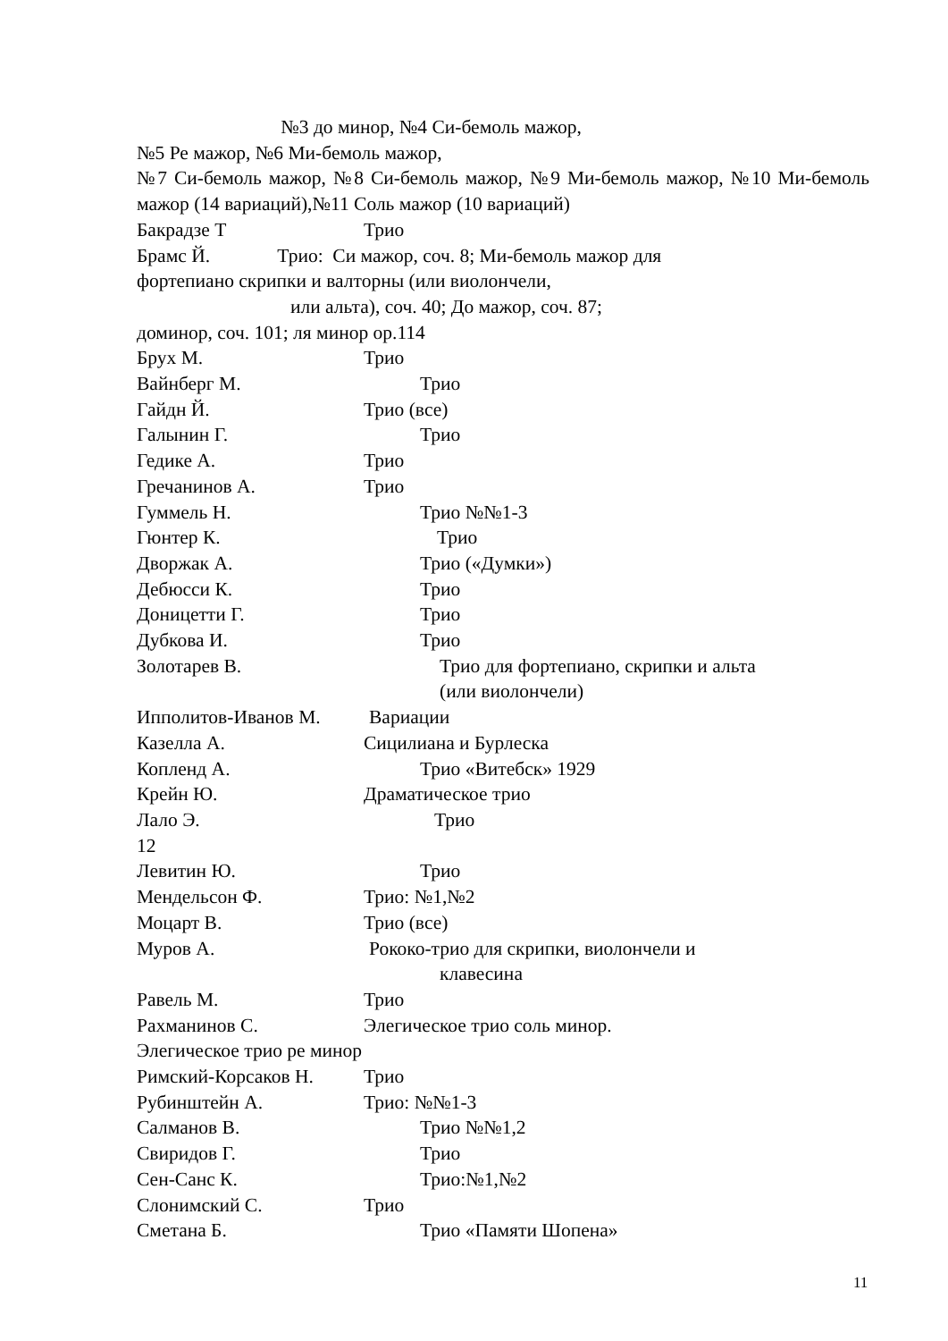№3 до минор, №4 Си-бемоль мажор,
№5 Ре мажор, №6 Ми-бемоль мажор,
№7 Си-бемоль мажор, №8 Си-бемоль мажор, №9 Ми-бемоль мажор, №10 Ми-бемоль мажор (14 вариаций),№11 Соль мажор (10 вариаций)
Бакрадзе Т Трио
Брамс Й. Трио: Си мажор, соч. 8; Ми-бемоль мажор для
фортепиано скрипки и валторны (или виолончели,
или альта), соч. 40; До мажор, соч. 87;
доминор, соч. 101; ля минор ор.114
Брух М. Трио
Вайнберг М. Трио
Гайдн Й. Трио (все)
Галынин Г. Трио
Гедике А. Трио
Гречанинов А. Трио
Гуммель Н. Трио №№1-3
Гюнтер К. Трио
Дворжак А. Трио («Думки»)
Дебюсси К. Трио
Доницетти Г. Трио
Дубкова И. Трио
Золотарев В. Трио для фортепиано, скрипки и альта
(или виолончели)
Ипполитов-Иванов М. Вариации
Казелла А. Сицилиана и Бурлеска
Копленд А. Трио «Витебск» 1929
Крейн Ю. Драматическое трио
Лало Э. Трио
12
Левитин Ю. Трио
Мендельсон Ф. Трио: №1,№2
Моцарт В. Трио (все)
Муров А. Рококо-трио для скрипки, виолончели и
клавесина
Равель М. Трио
Рахманинов С. Элегическое трио соль минор.
Элегическое трио ре минор
Римский-Корсаков Н. Трио
Рубинштейн А. Трио: №№1-3
Салманов В. Трио №№1,2
Свиридов Г. Трио
Сен-Санс К. Трио:№1,№2
Слонимский С. Трио
Сметана Б. Трио «Памяти Шопена»
11